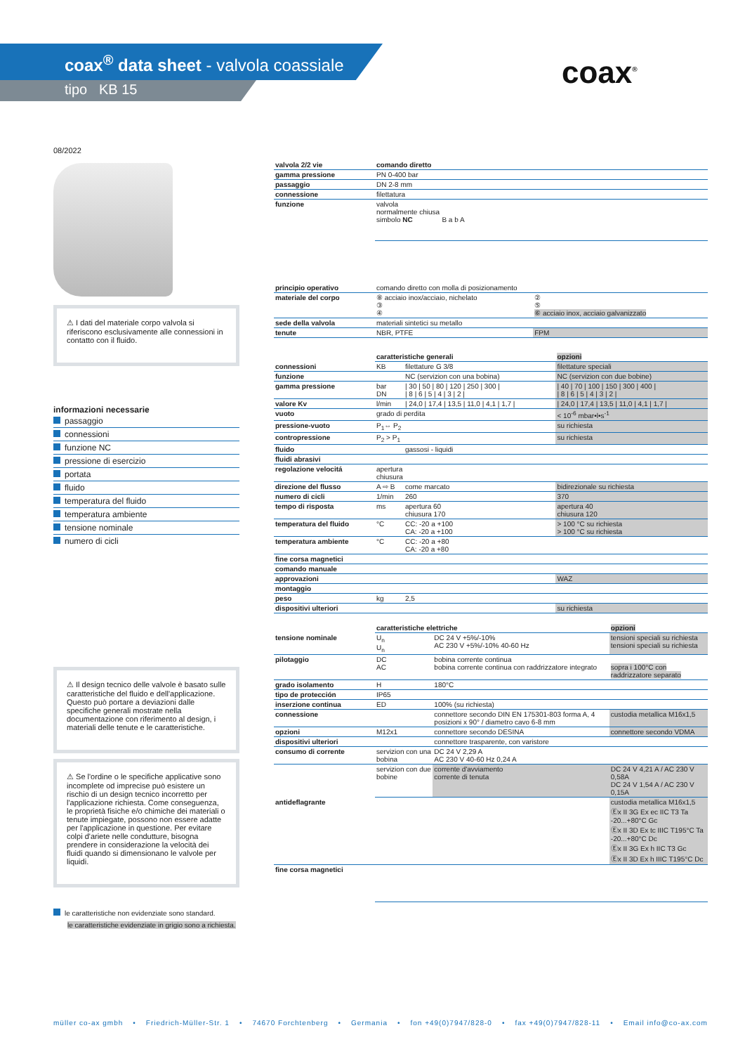coax<sup>®</sup> data sheet - valvola coassiale
tipo KB 15 coax<sup>®</sup>
08/2022
⚠ I dati del materiale corpo valvola si riferiscono esclusivamente alle connessioni in contatto con il fluido.
informazioni necessarie
passaggio
connessioni
funzione NC
pressione di esercizio
portata
fluido
temperatura del fluido
temperatura ambiente
tensione nominale
numero di cicli
⚠ Il design tecnico delle valvole è basato sulle caratteristiche del fluido e dell'applicazione. Questo può portare a deviazioni dalle specifiche generali mostrate nella documentazione con riferimento al design, i materiali delle tenute e le caratteristiche.
⚠ Se l'ordine o le specifiche applicative sono incomplete od imprecise può esistere un rischio di un design tecnico incorretto per l'applicazione richiesta. Come conseguenza, le proprietà fisiche e/o chimiche dei materiali o tenute impiegate, possono non essere adatte per l'applicazione in questione. Per evitare colpi d'ariete nelle condutture, bisogna prendere in considerazione la velocità dei fluidi quando si dimensionano le valvole per liquidi.
le caratteristiche non evidenziate sono standard.
le caratteristiche evidenziate in grigio sono a richiesta.
| valvola 2/2 vie | comando diretto |
| gamma pressione | PN 0-400 bar |
| passaggio | DN 2-8 mm |
| connessione | filettatura |
| funzione | valvola normalmente chiusa simbolo NC B a b A |
| principio operativo | comando diretto con molla di posizionamento | |
| materiale del corpo | ⑧ acciaio inox/acciaio, nichelato ③ ④ | ② ⑤ ⑥ acciaio inox, acciaio galvanizzato |
| sede della valvola | materiali sintetici su metallo | |
| tenute | NBR, PTFE | FPM |
| | caratteristiche generali | | opzioni |
| connessioni | KB | filettature G 3/8 | filettature speciali |
| funzione | | NC (servizion con una bobina) | NC (servizion con due bobine) |
| gamma pressione | bar DN | / 30 / 50 / 80 / 120 / 250 / 300 / / 8 / 6 / 5 / 4 / 3 / 2 / | / 40 / 70 / 100 / 150 / 300 / 400 / / 8 / 6 / 5 / 4 / 3 / 2 / |
| valore Kv | l/min | / 24,0 / 17,4 / 13,5 / 11,0 / 4,1 / 1,7 / | / 24,0 / 17,4 / 13,5 / 11,0 / 4,1 / 1,7 / |
| vuoto | grado di perdita | | < 10<sup>-6</sup> mbar•l•s<sup>-1</sup> |
| pressione-vuoto | P<sub>1</sub>⇔ P<sub>2</sub> | | su richiesta |
| contropressione | P<sub>2</sub> > P<sub>1</sub> | | su richiesta |
| fluido | | gassosi - liquidi | |
| fluidi abrasivi | | | |
| regolazione velocitá | apertura chiusura | | |
| direzione del flusso | A ⇨ B | come marcato | bidirezionale su richiesta |
| numero di cicli | 1/min | 260 | 370 |
| tempo di risposta | ms | apertura 60 chiusura 170 | apertura 40 chiusura 120 |
| temperatura del fluido | °C | CC: -20 a +100 CA: -20 a +100 | > 100 °C su richiesta > 100 °C su richiesta |
| temperatura ambiente | °C | CC: -20 a +80 CA: -20 a +80 | |
| fine corsa magnetici | | | |
| comando manuale | | | |
| approvazioni | | | WAZ |
| montaggio | | | |
| peso | kg | 2,5 | |
| dispositivi ulteriori | | | su richiesta |
| | caratteristiche elettriche | | opzioni |
| tensione nominale | U<sub>n</sub> U<sub>n</sub> | DC 24 V +5%/-10% AC 230 V +5%/-10% 40-60 Hz | tensioni speciali su richiesta tensioni speciali su richiesta |
| pilotaggio | DC AC | bobina corrente continua bobina corrente continua con raddrizzatore integrato | sopra i 100°C con raddrizzatore separato |
| grado isolamento | H | 180°C | |
| tipo de protección | IP65 | | |
| inserzione continua | ED | 100% (su richiesta) | |
| connessione | | connettore secondo DIN EN 175301-803 forma A, 4 posizioni x 90° / diametro cavo 6-8 mm | custodia metallica M16x1,5 |
| opzioni | M12x1 | connettore secondo DESINA | connettore secondo VDMA |
| dispositivi ulteriori | | connettore trasparente, con varistore | |
| consumo di corrente | servizion con una bobina | DC 24 V 2,29 A AC 230 V 40-60 Hz 0,24 A | |
| | servizion con due bobine | corrente d'avviamento corrente di tenuta | DC 24 V 4,21 A / AC 230 V 0,58A DC 24 V 1,54 A / AC 230 V 0,15A |
| antideflagrante | | | custodia metallica M16x1,5 Ⓔx II 3G Ex ec IIC T3 Ta -20...+80°C Gc Ⓔx II 3D Ex tc IIIC T195°C Ta -20...+80°C Dc Ⓔx II 3G Ex h IIC T3 Gc Ⓔx II 3D Ex h IIIC T195°C Dc |
| fine corsa magnetici | | | |
müller co-ax gmbh • Friedrich-Müller-Str. 1 • 74670 Forchtenberg • Germania • fon +49(0)7947/828-0 • fax +49(0)7947/828-11 • Email info@co-ax.com